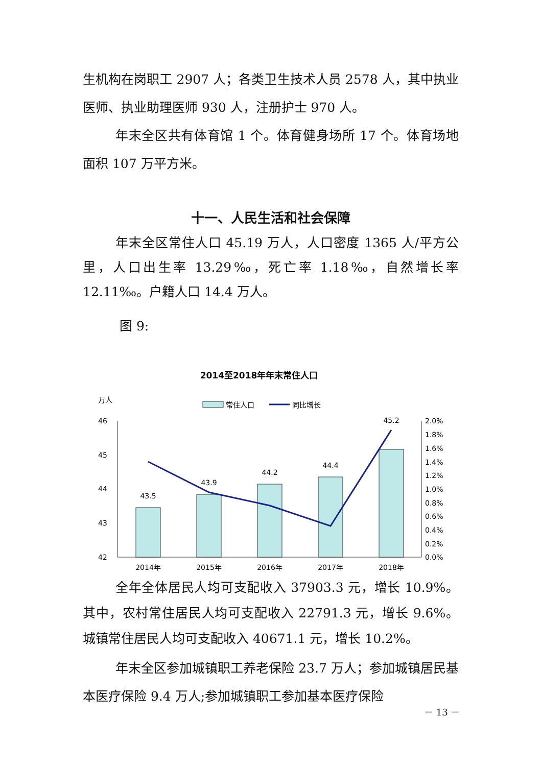生机构在岗职工 2907 人；各类卫生技术人员 2578 人，其中执业医师、执业助理医师 930 人，注册护士 970 人。
年末全区共有体育馆 1 个。体育健身场所 17 个。体育场地面积 107 万平方米。
十一、人民生活和社会保障
年末全区常住人口 45.19 万人，人口密度 1365 人/平方公里，人口出生率 13.29‰，死亡率 1.18‰，自然增长率 12.11‰。户籍人口 14.4 万人。
图 9:
2014至2018年年末常住人口
万人
常住人口
同比增长
46
45
44
43
42
2.0%
1.8%
1.6%
1.4%
1.2%
1.0%
0.8%
0.6%
0.4%
0.2%
0.0%
43.5
43.9
44.2
44.4
45.2
2014年
2015年
2016年
2017年
2018年
全年全体居民人均可支配收入 37903.3 元，增长 10.9%。其中，农村常住居民人均可支配收入 22791.3 元，增长 9.6%。城镇常住居民人均可支配收入 40671.1 元，增长 10.2%。
年末全区参加城镇职工养老保险 23.7 万人；参加城镇居民基本医疗保险 9.4 万人;参加城镇职工参加基本医疗保险
－ 13 －